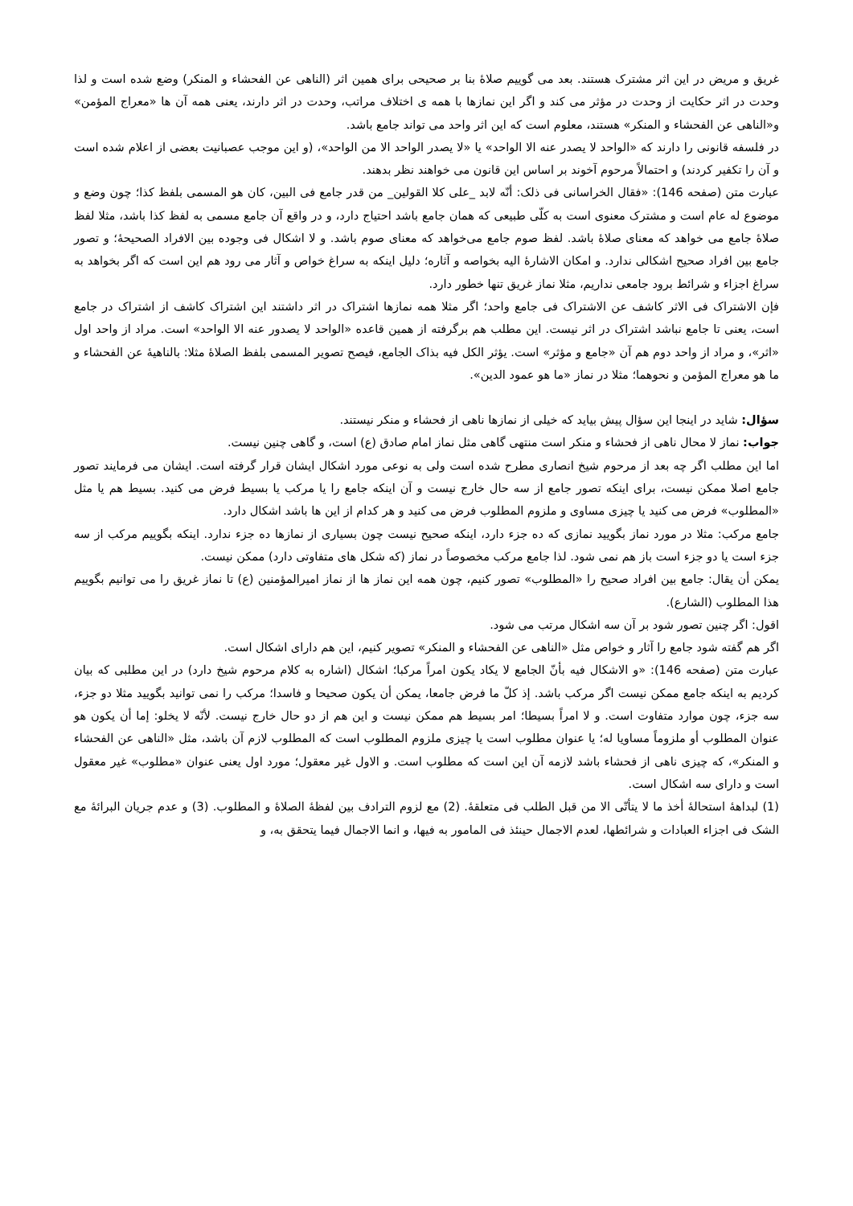غریق و مریض در این اثر مشترک هستند. بعد می گوییم صلاۀ بنا بر صحیحی برای همین اثر (الناهی عن الفحشاء و المنکر) وضع شده است و لذا وحدت در اثر حکایت از وحدت در مؤثر می کند و اگر این نمازها با همه ی اختلاف مراتب، وحدت در اثر دارند، یعنی همه آن ها «معراج المؤمن» و«الناهی عن الفحشاء و المنکر» هستند، معلوم است که این اثر واحد می تواند جامع باشد.
در فلسفه قانونی را دارند که «الواحد لا یصدر عنه الا الواحد» یا «لا یصدر الواحد الا من الواحد»، (و این موجب عصبانیت بعضی از اعلام شده است و آن را تکفیر کردند) و احتمالاً مرحوم آخوند بر اساس این قانون می خواهند نظر بدهند.
عبارت متن (صفحه 146): «فقال الخراسانی فی ذلک: أنّه لابد _علی کلا القولین_ من قدر جامع فی البین، کان هو المسمی بلفظ کذا؛ چون وضع و موضوع له عام است و مشترک معنوی است به کلّی طبیعی که همان جامع باشد احتیاج دارد، و در واقع آن جامع مسمی به لفظ کذا باشد، مثلا لفظ صلاۀ جامع می خواهد که معنای صلاۀ باشد. لفظ صوم جامع می‌خواهد که معنای صوم باشد. و لا اشکال فی وجوده بین الافراد الصحیحۀ؛ و تصور جامع بین افراد صحیح اشکالی ندارد. و امکان الاشارۀ الیه بخواصه و آثاره؛ دلیل اینکه به سراغ خواص و آثار می رود هم این است که اگر بخواهد به سراغ اجزاء و شرائط برود جامعی نداریم، مثلا نماز غریق تنها خطور دارد.
فإن الاشتراک فی الاثر کاشف عن الاشتراک فی جامع واحد؛ اگر مثلا همه نمازها اشتراک در اثر داشتند این اشتراک کاشف از اشتراک در جامع است، یعنی تا جامع نباشد اشتراک در اثر نیست. این مطلب هم برگرفته از همین قاعده «الواحد لا یصدور عنه الا الواحد» است. مراد از واحد اول «اثر»، و مراد از واحد دوم هم آن «جامع و مؤثر» است. یؤثر الکل فیه بذاک الجامع، فیصح تصویر المسمی بلفظ الصلاۀ مثلا: بالناهیۀ عن الفحشاء و ما هو معراج المؤمن و نحوهما؛ مثلا در نماز «ما هو عمود الدین».
سؤال: شاید در اینجا این سؤال پیش بیاید که خیلی از نمازها ناهی از فحشاء و منکر نیستند.
جواب: نماز لا محال ناهی از فحشاء و منکر است منتهی گاهی مثل نماز امام صادق (ع) است، و گاهی چنین نیست.
اما این مطلب اگر چه بعد از مرحوم شیخ انصاری مطرح شده است ولی به نوعی مورد اشکال ایشان قرار گرفته است. ایشان می فرمایند تصور جامع اصلا ممکن نیست، برای اینکه تصور جامع از سه حال خارج نیست و آن اینکه جامع را یا مرکب یا بسیط فرض می کنید. بسیط هم یا مثل «المطلوب» فرض می کنید یا چیزی مساوی و ملزوم المطلوب فرض می کنید و هر کدام از این ها باشد اشکال دارد.
جامع مرکب: مثلا در مورد نماز بگویید نمازی که ده جزء دارد، اینکه صحیح نیست چون بسیاری از نمازها ده جزء ندارد. اینکه بگوییم مرکب از سه جزء است یا دو جزء است باز هم نمی شود. لذا جامع مرکب مخصوصاً در نماز (که شکل های متفاوتی دارد) ممکن نیست.
یمکن أن یقال: جامع بین افراد صحیح را «المطلوب» تصور کنیم، چون همه این نماز ها از نماز امیرالمؤمنین (ع) تا نماز غریق را می توانیم بگوییم هذا المطلوب (الشارع).
اقول: اگر چنین تصور شود بر آن سه اشکال مرتب می شود.
اگر هم گفته شود جامع را آثار و خواص مثل «الناهی عن الفحشاء و المنکر» تصویر کنیم، این هم دارای اشکال است.
عبارت متن (صفحه 146): «و الاشکال فیه بأنّ الجامع لا یکاد یکون امراً مرکبا؛ اشکال (اشاره به کلام مرحوم شیخ دارد) در این مطلبی که بیان کردیم به اینکه جامع ممکن نیست اگر مرکب باشد. إذ کلّ ما فرض جامعا، یمکن أن یکون صحیحا و فاسدا؛ مرکب را نمی توانید بگویید مثلا دو جزء، سه جزء، چون موارد متفاوت است. و لا امراً بسیطا؛ امر بسیط هم ممکن نیست و این هم از دو حال خارج نیست. لأنّه لا یخلو: إما أن یکون هو عنوان المطلوب أو ملزوماً مساویا له؛ یا عنوان مطلوب است یا چیزی ملزوم المطلوب است که المطلوب لازم آن باشد، مثل «الناهی عن الفحشاء و المنکر»، که چیزی ناهی از فحشاء باشد لازمه آن این است که مطلوب است. و الاول غیر معقول؛ مورد اول یعنی عنوان «مطلوب» غیر معقول است و دارای سه اشکال است.
(1) لبداهۀ استحالۀ أخذ ما لا یتأتّی الا من قبل الطلب فی متعلقۀ. (2) مع لزوم الترادف بین لفظۀ الصلاۀ و المطلوب. (3) و عدم جریان البرائۀ مع الشک فی اجزاء العبادات و شرائطها، لعدم الاجمال حینئذ فی المامور به فیها، و انما الاجمال فیما یتحقق به، و